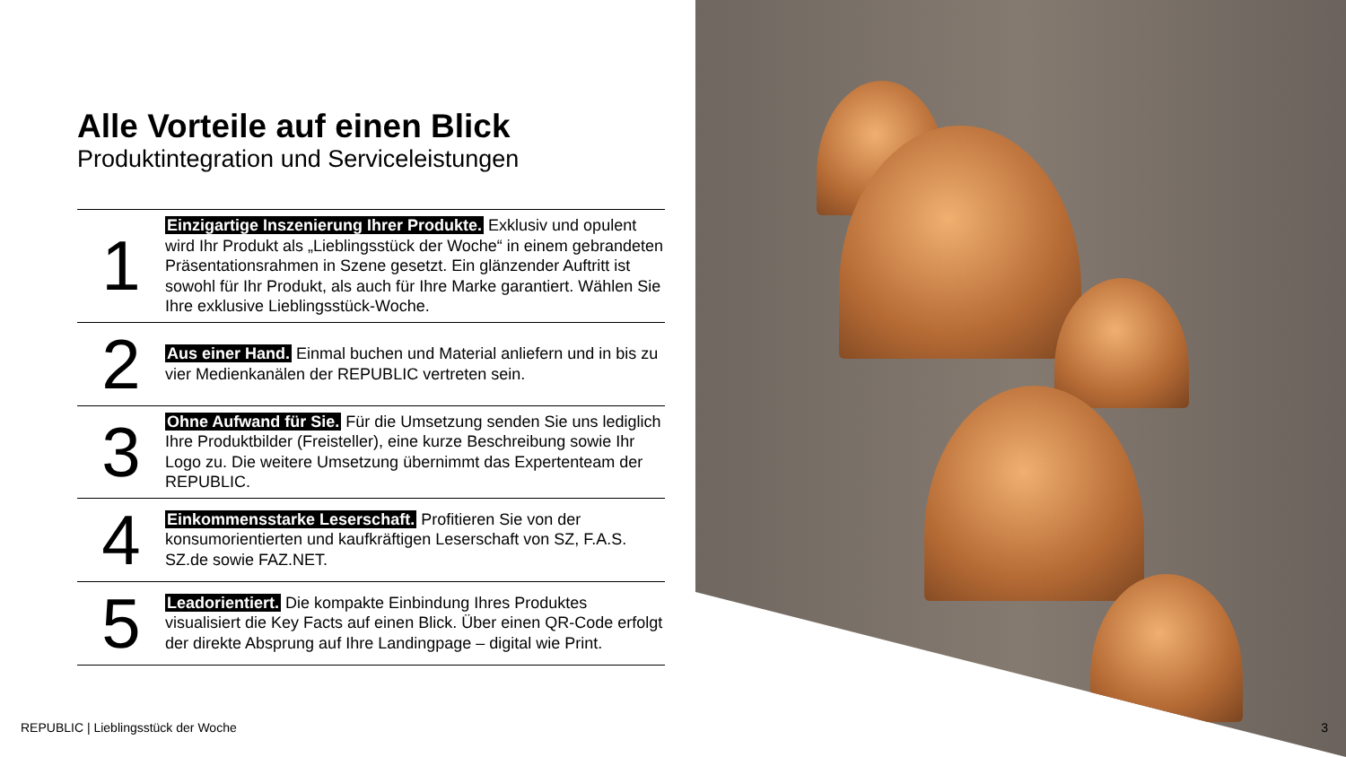Alle Vorteile auf einen Blick
Produktintegration und Serviceleistungen
| 1 | Einzigartige Inszenierung Ihrer Produkte. Exklusiv und opulent wird Ihr Produkt als „Lieblingsstück der Woche“ in einem gebrandeten Präsentationsrahmen in Szene gesetzt. Ein glänzender Auftritt ist sowohl für Ihr Produkt, als auch für Ihre Marke garantiert. Wählen Sie Ihre exklusive Lieblingsstück-Woche. |
| 2 | Aus einer Hand. Einmal buchen und Material anliefern und in bis zu vier Medienkanälen der REPUBLIC vertreten sein. |
| 3 | Ohne Aufwand für Sie. Für die Umsetzung senden Sie uns lediglich Ihre Produktbilder (Freisteller), eine kurze Beschreibung sowie Ihr Logo zu. Die weitere Umsetzung übernimmt das Expertenteam der REPUBLIC. |
| 4 | Einkommensstarke Leserschaft. Profitieren Sie von der konsumorientierten und kaufkräftigen Leserschaft von SZ, F.A.S. SZ.de sowie FAZ.NET. |
| 5 | Leadorientiert. Die kompakte Einbindung Ihres Produktes visualisiert die Key Facts auf einen Blick. Über einen QR-Code erfolgt der direkte Absprung auf Ihre Landingpage – digital wie Print. |
REPUBLIC | Lieblingsstück der Woche
3